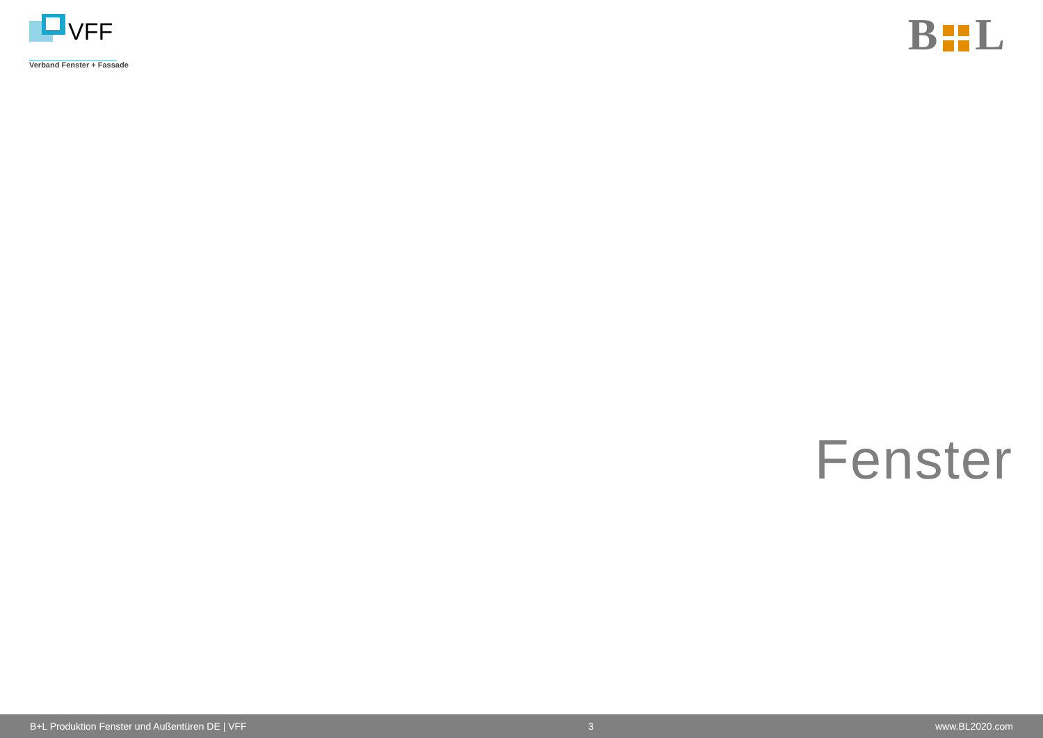VFF
Verband Fenster + Fassade
B
L
Fenster
B+L Produktion Fenster und Außentüren DE | VFF 3 www.BL2020.com